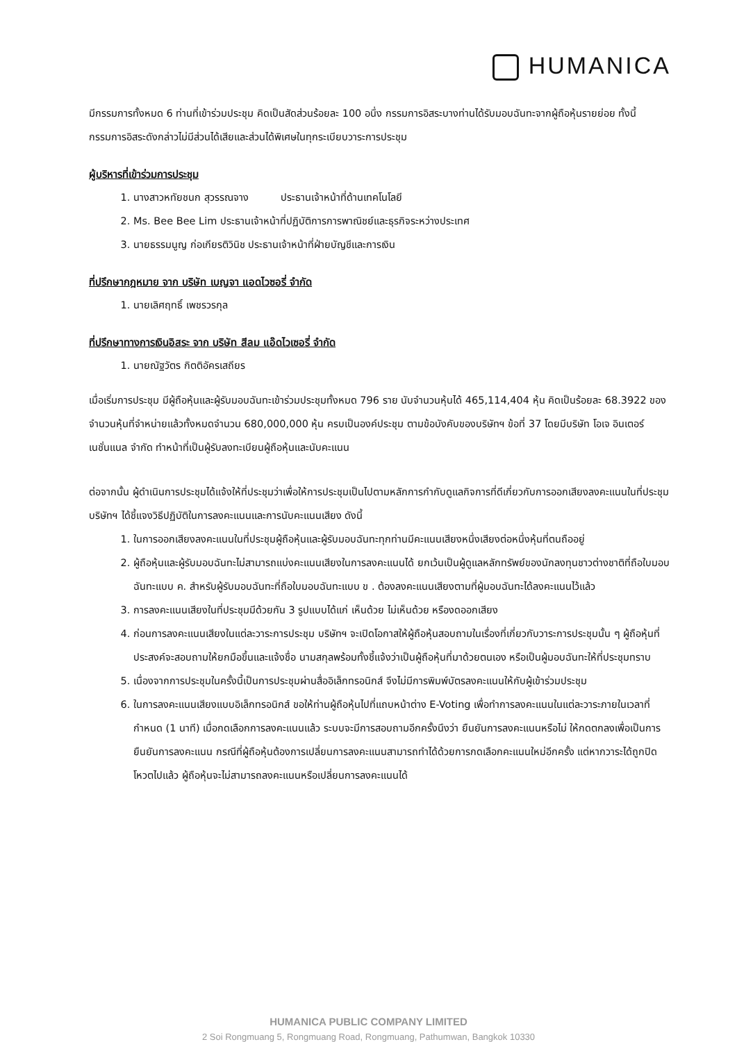HUMANICA
มีกรรมการทั้งหมด 6 ท่านที่เข้าร่วมประชุม คิดเป็นสัดส่วนร้อยละ 100 อนึ่ง กรรมการอิสระบางท่านได้รับมอบฉันทะจากผู้ถือหุ้นรายย่อย ทั้งนี้กรรมการอิสระดังกล่าวไม่มีส่วนได้เสียและส่วนได้พิเศษในทุกระเบียบวาระการประชุม
ผู้บริหารที่เข้าร่วมการประชุม
1. นางสาวหทัยชนก สุวรรณจาง ประธานเจ้าหน้าที่ด้านเทคโนโลยี
2. Ms. Bee Bee Lim ประธานเจ้าหน้าที่ปฏิบัติการการพาณิชย์และธุรกิจระหว่างประเทศ
3. นายธรรมนูญ ก่อเกียรติวินิช ประธานเจ้าหน้าที่ฝ่ายบัญชีและการเงิน
ที่ปรึกษากฎหมาย จาก บริษัท เบญจา แอดไวซอรี่ จำกัด
1. นายเลิศฤทธิ์ เพชรวรกุล
ที่ปรึกษาทางการเงินอิสระ จาก บริษัท สีลม แอ๊ดไวเซอรี่ จำกัด
1. นายณัฐวัตร กิตติอัครเสถียร
เมื่อเริ่มการประชุม มีผู้ถือหุ้นและผู้รับมอบฉันทะเข้าร่วมประชุมทั้งหมด 796 ราย นับจำนวนหุ้นได้ 465,114,404 หุ้น คิดเป็นร้อยละ 68.3922 ของจำนวนหุ้นที่จำหน่ายแล้วทั้งหมดจำนวน 680,000,000 หุ้น ครบเป็นองค์ประชุม ตามข้อบังคับของบริษัทฯ ข้อที่ 37 โดยมีบริษัท โอเจ อินเตอร์เนชั่นแนล จำกัด ทำหน้าที่เป็นผู้รับลงทะเบียนผู้ถือหุ้นและนับคะแนน
ต่อจากนั้น ผู้ดำเนินการประชุมได้แจ้งให้ที่ประชุมว่าเพื่อให้การประชุมเป็นไปตามหลักการกำกับดูแลกิจการที่ดีเกี่ยวกับการออกเสียงลงคะแนนในที่ประชุม บริษัทฯ ได้ชี้แจงวิธีปฏิบัติในการลงคะแนนและการนับคะแนนเสียง ดังนี้
1. ในการออกเสียงลงคะแนนในที่ประชุมผู้ถือหุ้นและผู้รับมอบฉันทะทุกท่านมีคะแนนเสียงหนึ่งเสียงต่อหนึ่งหุ้นที่ตนถืออยู่
2. ผู้ถือหุ้นและผู้รับมอบฉันทะไม่สามารถแบ่งคะแนนเสียงในการลงคะแนนได้ ยกเว้นเป็นผู้ดูแลหลักทรัพย์ของนักลงทุนชาวต่างชาติที่ถือใบมอบฉันทะแบบ ค. สำหรับผู้รับมอบฉันทะที่ถือใบมอบฉันทะแบบ ข . ต้องลงคะแนนเสียงตามที่ผู้มอบฉันทะได้ลงคะแนนไว้แล้ว
3. การลงคะแนนเสียงในที่ประชุมมีด้วยกัน 3 รูปแบบได้แก่ เห็นด้วย ไม่เห็นด้วย หรืองดออกเสียง
4. ก่อนการลงคะแนนเสียงในแต่ละวาระการประชุม บริษัทฯ จะเปิดโอกาสให้ผู้ถือหุ้นสอบถามในเรื่องที่เกี่ยวกับวาระการประชุมนั้น ๆ ผู้ถือหุ้นที่ประสงค์จะสอบถามให้ยกมือขึ้นและแจ้งชื่อ นามสกุลพร้อมทั้งชี้แจ้งว่าเป็นผู้ถือหุ้นที่มาด้วยตนเอง หรือเป็นผู้มอบฉันทะให้ที่ประชุมทราบ
5. เนื่องจากการประชุมในครั้งนี้เป็นการประชุมผ่านสื่ออิเล็กทรอนิกส์ จึงไม่มีการพิมพ์บัตรลงคะแนนให้กับผู้เข้าร่วมประชุม
6. ในการลงคะแนนเสียงแบบอิเล็กทรอนิกส์ ขอให้ท่านผู้ถือหุ้นไปที่แถบหน้าต่าง E-Voting เพื่อทำการลงคะแนนในแต่ละวาระภายในเวลาที่กำหนด (1 นาที) เมื่อกดเลือกการลงคะแนนแล้ว ระบบจะมีการสอบถามอีกครั้งนึงว่า ยืนยันการลงคะแนนหรือไม่ ให้กดตกลงเพื่อเป็นการยืนยันการลงคะแนน กรณีที่ผู้ถือหุ้นต้องการเปลี่ยนการลงคะแนนสามารถทำได้ด้วยการกดเลือกคะแนนใหม่อีกครั้ง แต่หากวาระได้ถูกปิดโหวตไปแล้ว ผู้ถือหุ้นจะไม่สามารถลงคะแนนหรือเปลี่ยนการลงคะแนนได้
HUMANICA PUBLIC COMPANY LIMITED
2 Soi Rongmuang 5, Rongmuang Road, Rongmuang, Pathumwan, Bangkok 10330